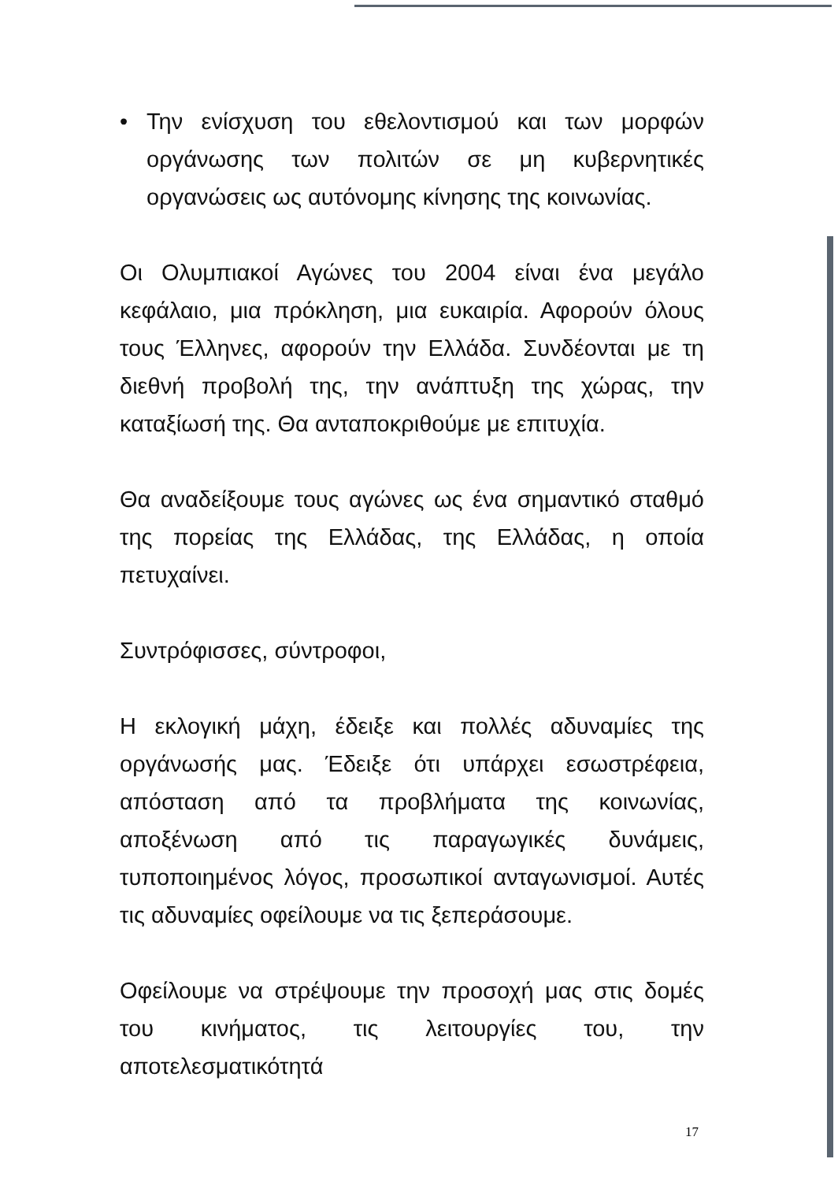• Την ενίσχυση του εθελοντισμού και των μορφών οργάνωσης των πολιτών σε μη κυβερνητικές οργανώσεις ως αυτόνομης κίνησης της κοινωνίας.
Οι Ολυμπιακοί Αγώνες του 2004 είναι ένα μεγάλο κεφάλαιο, μια πρόκληση, μια ευκαιρία. Αφορούν όλους τους Έλληνες, αφορούν την Ελλάδα. Συνδέονται με τη διεθνή προβολή της, την ανάπτυξη της χώρας, την καταξίωσή της. Θα ανταποκριθούμε με επιτυχία.
Θα αναδείξουμε τους αγώνες ως ένα σημαντικό σταθμό της πορείας της Ελλάδας, της Ελλάδας, η οποία πετυχαίνει.
Συντρόφισσες, σύντροφοι,
Η εκλογική μάχη, έδειξε και πολλές αδυναμίες της οργάνωσής μας. Έδειξε ότι υπάρχει εσωστρέφεια, απόσταση από τα προβλήματα της κοινωνίας, αποξένωση από τις παραγωγικές δυνάμεις, τυποποιημένος λόγος, προσωπικοί ανταγωνισμοί. Αυτές τις αδυναμίες οφείλουμε να τις ξεπεράσουμε.
Οφείλουμε να στρέψουμε την προσοχή μας στις δομές του κινήματος, τις λειτουργίες του, την αποτελεσματικότητά
17